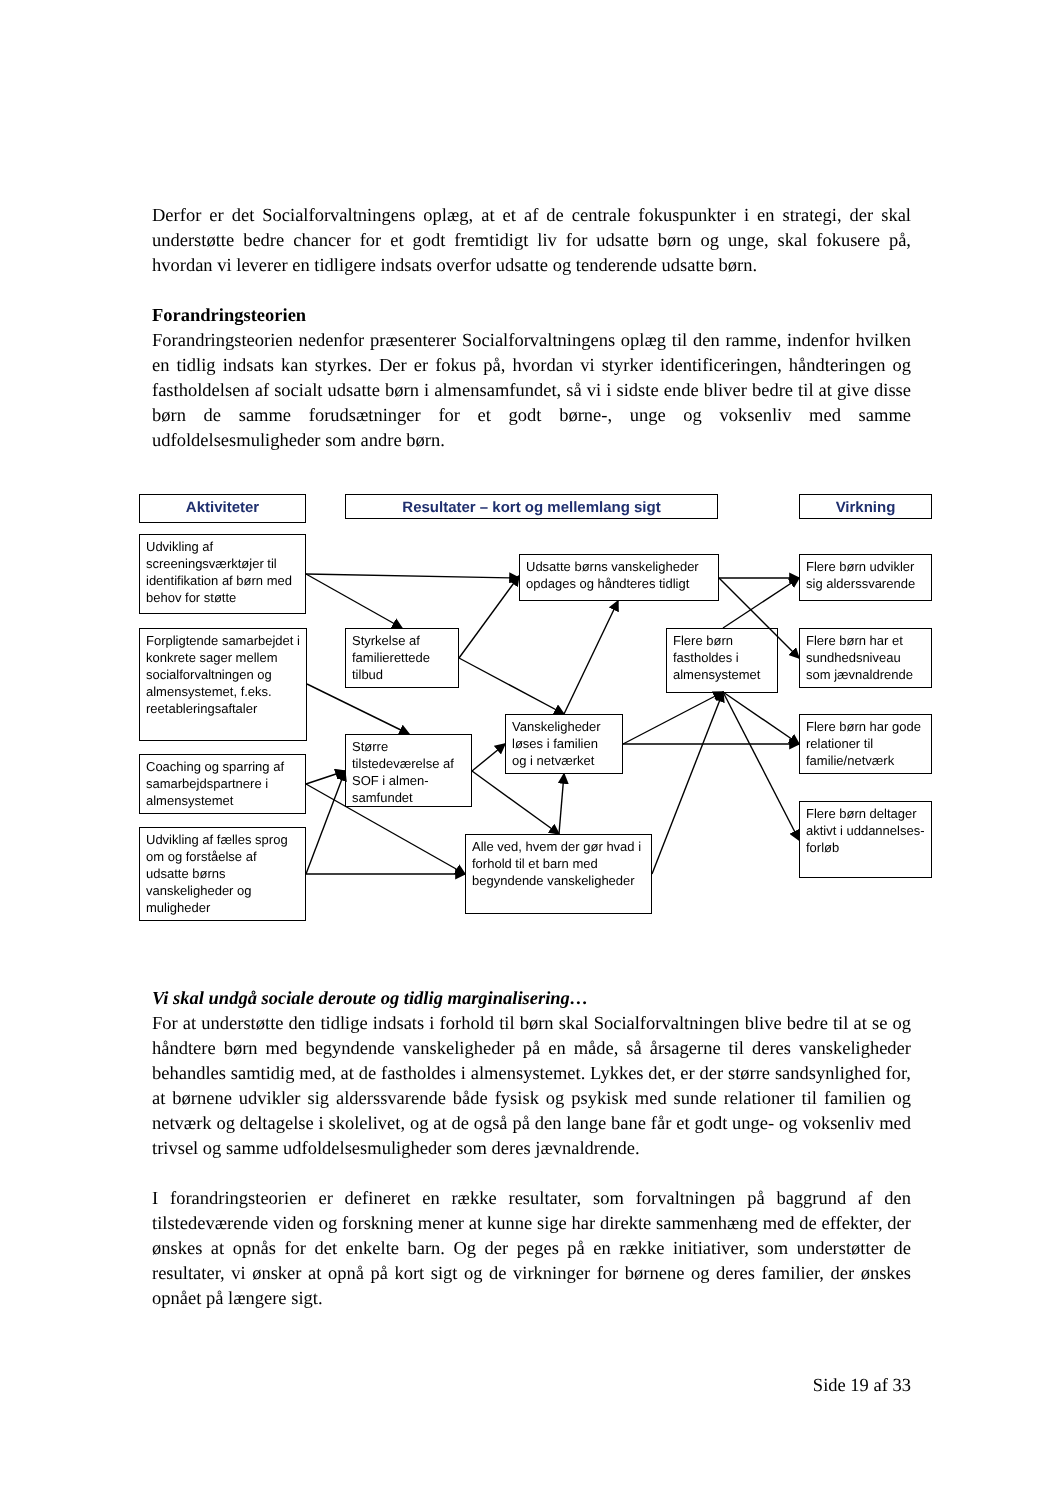Derfor er det Socialforvaltningens oplæg, at et af de centrale fokuspunkter i en strategi, der skal understøtte bedre chancer for et godt fremtidigt liv for udsatte børn og unge, skal fokusere på, hvordan vi leverer en tidligere indsats overfor udsatte og tenderende udsatte børn.
Forandringsteorien
Forandringsteorien nedenfor præsenterer Socialforvaltningens oplæg til den ramme, indenfor hvilken en tidlig indsats kan styrkes. Der er fokus på, hvordan vi styrker identificeringen, håndteringen og fastholdelsen af socialt udsatte børn i almensamfundet, så vi i sidste ende bliver bedre til at give disse børn de samme forudsætninger for et godt børne-, unge og voksenliv med samme udfoldelsesmuligheder som andre børn.
Aktiviteter
Resultater – kort og mellemlang sigt
Virkning
Udvikling af screeningsværktøjer til identifikation af børn med behov for støtte
Forpligtende samarbejdet i konkrete sager mellem socialforvaltningen og almensystemet, f.eks. reetableringsaftaler
Coaching og sparring af samarbejdspartnere i almensystemet
Udvikling af fælles sprog om og forståelse af udsatte børns vanskeligheder og muligheder
Styrkelse af familierettede tilbud
Større tilstedeværelse af SOF i almen-samfundet
Udsatte børns vanskeligheder opdages og håndteres tidligt
Vanskeligheder løses i familien og i netværket
Alle ved, hvem der gør hvad i forhold til et barn med begyndende vanskeligheder
Flere børn fastholdes i almensystemet
Flere børn udvikler sig alderssvarende
Flere børn har et sundhedsniveau som jævnaldrende
Flere børn har gode relationer til familie/netværk
Flere børn deltager aktivt i uddannelses-forløb
Vi skal undgå sociale deroute og tidlig marginalisering…
For at understøtte den tidlige indsats i forhold til børn skal Socialforvaltningen blive bedre til at se og håndtere børn med begyndende vanskeligheder på en måde, så årsagerne til deres vanskeligheder behandles samtidig med, at de fastholdes i almensystemet. Lykkes det, er der større sandsynlighed for, at børnene udvikler sig alderssvarende både fysisk og psykisk med sunde relationer til familien og netværk og deltagelse i skolelivet, og at de også på den lange bane får et godt unge- og voksenliv med trivsel og samme udfoldelsesmuligheder som deres jævnaldrende.
I forandringsteorien er defineret en række resultater, som forvaltningen på baggrund af den tilstedeværende viden og forskning mener at kunne sige har direkte sammenhæng med de effekter, der ønskes at opnås for det enkelte barn. Og der peges på en række initiativer, som understøtter de resultater, vi ønsker at opnå på kort sigt og de virkninger for børnene og deres familier, der ønskes opnået på længere sigt.
Side 19 af 33